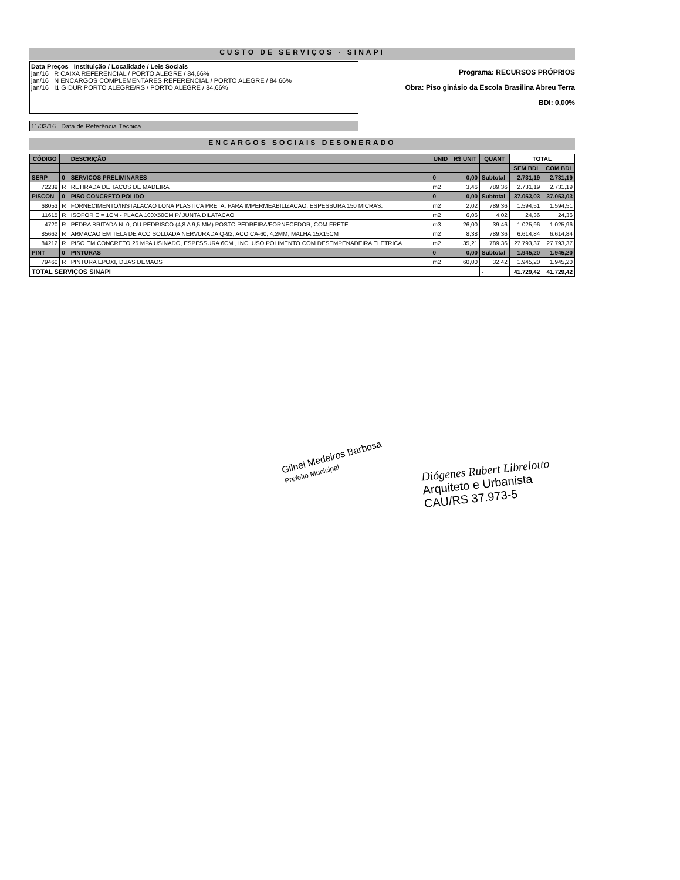CUSTO DE SERVIÇOS - SINAPI
Data Preços Instituição / Localidade / Leis Sociais
jan/16 R CAIXA REFERENCIAL / PORTO ALEGRE / 84,66%
jan/16 N ENCARGOS COMPLEMENTARES REFERENCIAL / PORTO ALEGRE / 84,66%
jan/16 I1 GIDUR PORTO ALEGRE/RS / PORTO ALEGRE / 84,66%
Programa: RECURSOS PRÓPRIOS
Obra: Piso ginásio da Escola Brasilina Abreu Terra
BDI: 0,00%
11/03/16 Data de Referência Técnica
ENCARGOS SOCIAIS DESONERADO
| CÓDIGO | | DESCRIÇÃO | UNID | R$ UNIT | QUANT | TOTAL | |
| --- | --- | --- | --- | --- | --- | --- | --- |
| | | | | | | SEM BDI | COM BDI |
| SERP | 0 | SERVICOS PRELIMINARES | 0 | 0,00 | Subtotal | 2.731,19 | 2.731,19 |
| 72239 | R | RETIRADA DE TACOS DE MADEIRA | m2 | 3,46 | 789,36 | 2.731,19 | 2.731,19 |
| PISCON | 0 | PISO CONCRETO POLIDO | 0 | 0,00 | Subtotal | 37.053,03 | 37.053,03 |
| 68053 | R | FORNECIMENTO/INSTALACAO LONA PLASTICA PRETA, PARA IMPERMEABILIZACAO, ESPESSURA 150 MICRAS. | m2 | 2,02 | 789,36 | 1.594,51 | 1.594,51 |
| 11615 | R | ISOPOR E = 1CM - PLACA 100X50CM P/ JUNTA DILATACAO | m2 | 6,06 | 4,02 | 24,36 | 24,36 |
| 4720 | R | PEDRA BRITADA N. 0, OU PEDRISCO (4,8 A 9,5 MM) POSTO PEDREIRA/FORNECEDOR, COM FRETE | m3 | 26,00 | 39,46 | 1.025,96 | 1.025,96 |
| 85662 | R | ARMACAO EM TELA DE ACO SOLDADA NERVURADA Q-92, ACO CA-60, 4,2MM, MALHA 15X15CM | m2 | 8,38 | 789,36 | 6.614,84 | 6.614,84 |
| 84212 | R | PISO EM CONCRETO 25 MPA USINADO, ESPESSURA 6CM , INCLUSO POLIMENTO COM DESEMPENADEIRA ELETRICA | m2 | 35,21 | 789,36 | 27.793,37 | 27.793,37 |
| PINT | 0 | PINTURAS | 0 | 0,00 | Subtotal | 1.945,20 | 1.945,20 |
| 79460 | R | PINTURA EPOXI, DUAS DEMAOS | m2 | 60,00 | 32,42 | 1.945,20 | 1.945,20 |
| TOTAL SERVIÇOS SINAPI | | | | | - | 41.729,42 | 41.729,42 |
Gilnei Medeiros Barbosa
Prefeito Municipal
Diógenes Rubert Librelotto
Arquiteto e Urbanista
CAU/RS 37.973-5